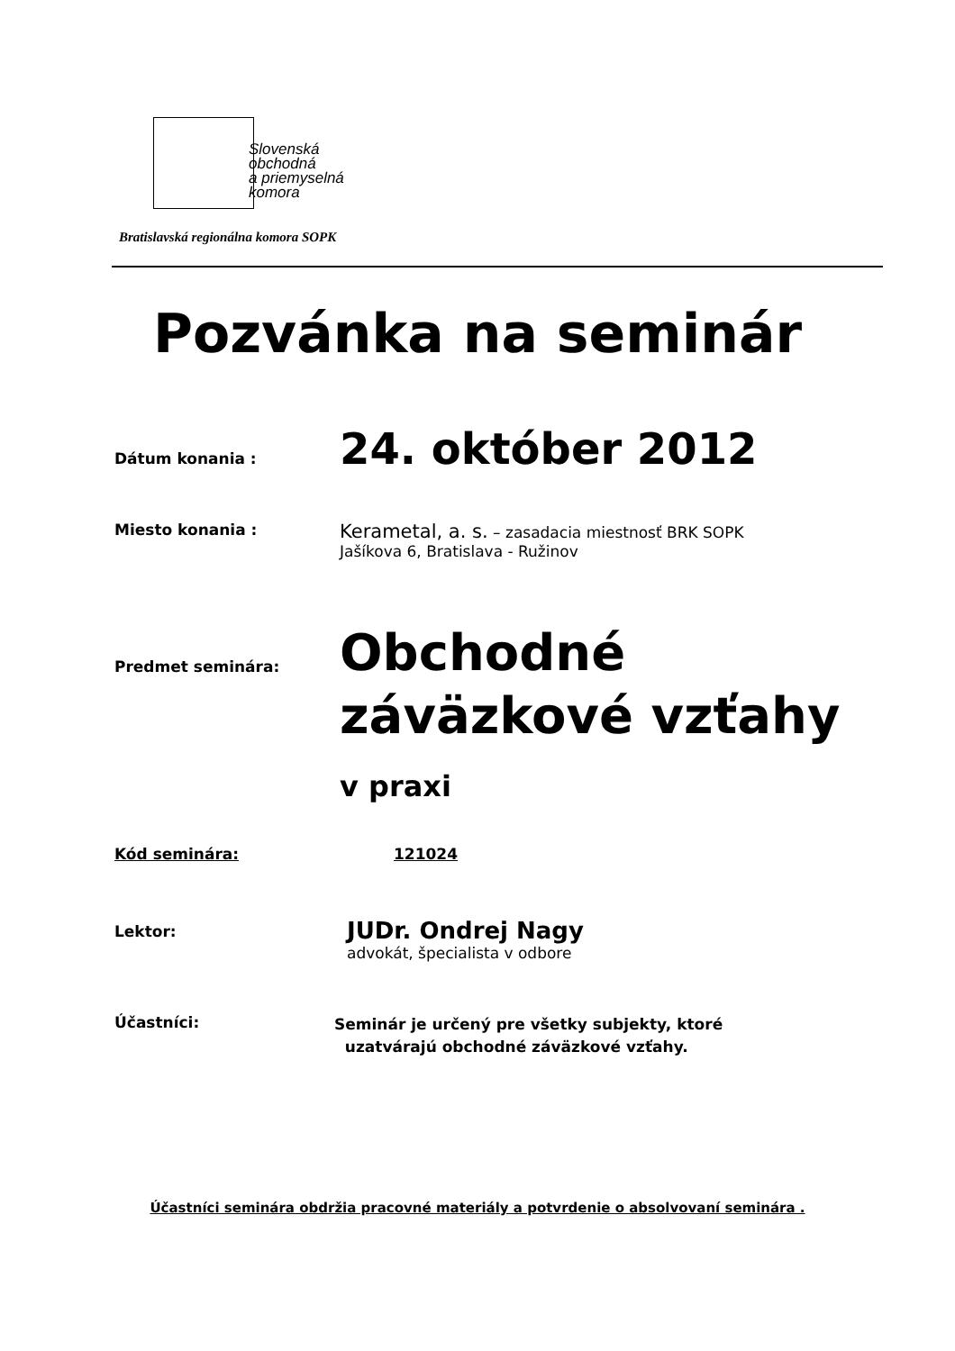Slovenská
obchodná
a priemyselná
komora
Bratislavská regionálna komora SOPK
Pozvánka na seminár
Dátum konania :
24. október 2012
Miesto konania :
Kerametal, a. s. – zasadacia miestnosť BRK SOPK
Jašíkova 6, Bratislava - Ružinov
Predmet seminára:
Obchodné
záväzkové vzťahy
v praxi
Kód seminára: 121024
Lektor:
JUDr. Ondrej Nagy
advokát, špecialista v odbore
Účastníci:
Seminár je určený pre všetky subjekty, ktoré
uzatvárajú obchodné záväzkové vzťahy.
Účastníci seminára obdržia pracovné materiály a potvrdenie o absolvovaní seminára .